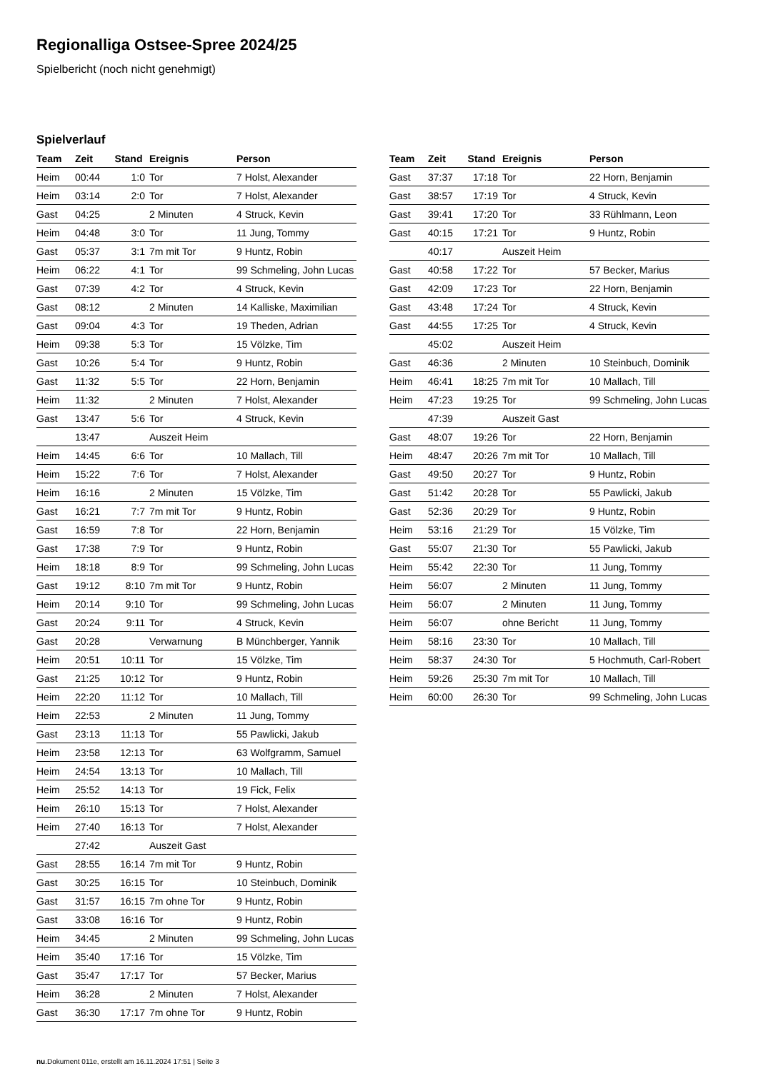Regionalliga Ostsee-Spree 2024/25
Spielbericht (noch nicht genehmigt)
Spielverlauf
| Team | Zeit | Stand | Ereignis | Person |
| --- | --- | --- | --- | --- |
| Heim | 00:44 | 1:0 | Tor | 7 Holst, Alexander |
| Heim | 03:14 | 2:0 | Tor | 7 Holst, Alexander |
| Gast | 04:25 | | 2 Minuten | 4 Struck, Kevin |
| Heim | 04:48 | 3:0 | Tor | 11 Jung, Tommy |
| Gast | 05:37 | 3:1 | 7m mit Tor | 9 Huntz, Robin |
| Heim | 06:22 | 4:1 | Tor | 99 Schmeling, John Lucas |
| Gast | 07:39 | 4:2 | Tor | 4 Struck, Kevin |
| Gast | 08:12 | | 2 Minuten | 14 Kalliske, Maximilian |
| Gast | 09:04 | 4:3 | Tor | 19 Theden, Adrian |
| Heim | 09:38 | 5:3 | Tor | 15 Völzke, Tim |
| Gast | 10:26 | 5:4 | Tor | 9 Huntz, Robin |
| Gast | 11:32 | 5:5 | Tor | 22 Horn, Benjamin |
| Heim | 11:32 | | 2 Minuten | 7 Holst, Alexander |
| Gast | 13:47 | 5:6 | Tor | 4 Struck, Kevin |
| | 13:47 | | Auszeit Heim | |
| Heim | 14:45 | 6:6 | Tor | 10 Mallach, Till |
| Heim | 15:22 | 7:6 | Tor | 7 Holst, Alexander |
| Heim | 16:16 | | 2 Minuten | 15 Völzke, Tim |
| Gast | 16:21 | 7:7 | 7m mit Tor | 9 Huntz, Robin |
| Gast | 16:59 | 7:8 | Tor | 22 Horn, Benjamin |
| Gast | 17:38 | 7:9 | Tor | 9 Huntz, Robin |
| Heim | 18:18 | 8:9 | Tor | 99 Schmeling, John Lucas |
| Gast | 19:12 | 8:10 | 7m mit Tor | 9 Huntz, Robin |
| Heim | 20:14 | 9:10 | Tor | 99 Schmeling, John Lucas |
| Gast | 20:24 | 9:11 | Tor | 4 Struck, Kevin |
| Gast | 20:28 | | Verwarnung | B Münchberger, Yannik |
| Heim | 20:51 | 10:11 | Tor | 15 Völzke, Tim |
| Gast | 21:25 | 10:12 | Tor | 9 Huntz, Robin |
| Heim | 22:20 | 11:12 | Tor | 10 Mallach, Till |
| Heim | 22:53 | | 2 Minuten | 11 Jung, Tommy |
| Gast | 23:13 | 11:13 | Tor | 55 Pawlicki, Jakub |
| Heim | 23:58 | 12:13 | Tor | 63 Wolfgramm, Samuel |
| Heim | 24:54 | 13:13 | Tor | 10 Mallach, Till |
| Heim | 25:52 | 14:13 | Tor | 19 Fick, Felix |
| Heim | 26:10 | 15:13 | Tor | 7 Holst, Alexander |
| Heim | 27:40 | 16:13 | Tor | 7 Holst, Alexander |
| | 27:42 | | Auszeit Gast | |
| Gast | 28:55 | 16:14 | 7m mit Tor | 9 Huntz, Robin |
| Gast | 30:25 | 16:15 | Tor | 10 Steinbuch, Dominik |
| Gast | 31:57 | 16:15 | 7m ohne Tor | 9 Huntz, Robin |
| Gast | 33:08 | 16:16 | Tor | 9 Huntz, Robin |
| Heim | 34:45 | | 2 Minuten | 99 Schmeling, John Lucas |
| Heim | 35:40 | 17:16 | Tor | 15 Völzke, Tim |
| Gast | 35:47 | 17:17 | Tor | 57 Becker, Marius |
| Heim | 36:28 | | 2 Minuten | 7 Holst, Alexander |
| Gast | 36:30 | 17:17 | 7m ohne Tor | 9 Huntz, Robin |
| Team | Zeit | Stand | Ereignis | Person |
| --- | --- | --- | --- | --- |
| Gast | 37:37 | 17:18 | Tor | 22 Horn, Benjamin |
| Gast | 38:57 | 17:19 | Tor | 4 Struck, Kevin |
| Gast | 39:41 | 17:20 | Tor | 33 Rühlmann, Leon |
| Gast | 40:15 | 17:21 | Tor | 9 Huntz, Robin |
| | 40:17 | | Auszeit Heim | |
| Gast | 40:58 | 17:22 | Tor | 57 Becker, Marius |
| Gast | 42:09 | 17:23 | Tor | 22 Horn, Benjamin |
| Gast | 43:48 | 17:24 | Tor | 4 Struck, Kevin |
| Gast | 44:55 | 17:25 | Tor | 4 Struck, Kevin |
| | 45:02 | | Auszeit Heim | |
| Gast | 46:36 | | 2 Minuten | 10 Steinbuch, Dominik |
| Heim | 46:41 | 18:25 | 7m mit Tor | 10 Mallach, Till |
| Heim | 47:23 | 19:25 | Tor | 99 Schmeling, John Lucas |
| | 47:39 | | Auszeit Gast | |
| Gast | 48:07 | 19:26 | Tor | 22 Horn, Benjamin |
| Heim | 48:47 | 20:26 | 7m mit Tor | 10 Mallach, Till |
| Gast | 49:50 | 20:27 | Tor | 9 Huntz, Robin |
| Gast | 51:42 | 20:28 | Tor | 55 Pawlicki, Jakub |
| Gast | 52:36 | 20:29 | Tor | 9 Huntz, Robin |
| Heim | 53:16 | 21:29 | Tor | 15 Völzke, Tim |
| Gast | 55:07 | 21:30 | Tor | 55 Pawlicki, Jakub |
| Heim | 55:42 | 22:30 | Tor | 11 Jung, Tommy |
| Heim | 56:07 | | 2 Minuten | 11 Jung, Tommy |
| Heim | 56:07 | | 2 Minuten | 11 Jung, Tommy |
| Heim | 56:07 | | ohne Bericht | 11 Jung, Tommy |
| Heim | 58:16 | 23:30 | Tor | 10 Mallach, Till |
| Heim | 58:37 | 24:30 | Tor | 5 Hochmuth, Carl-Robert |
| Heim | 59:26 | 25:30 | 7m mit Tor | 10 Mallach, Till |
| Heim | 60:00 | 26:30 | Tor | 99 Schmeling, John Lucas |
nu.Dokument 011e, erstellt am 16.11.2024 17:51 | Seite 3